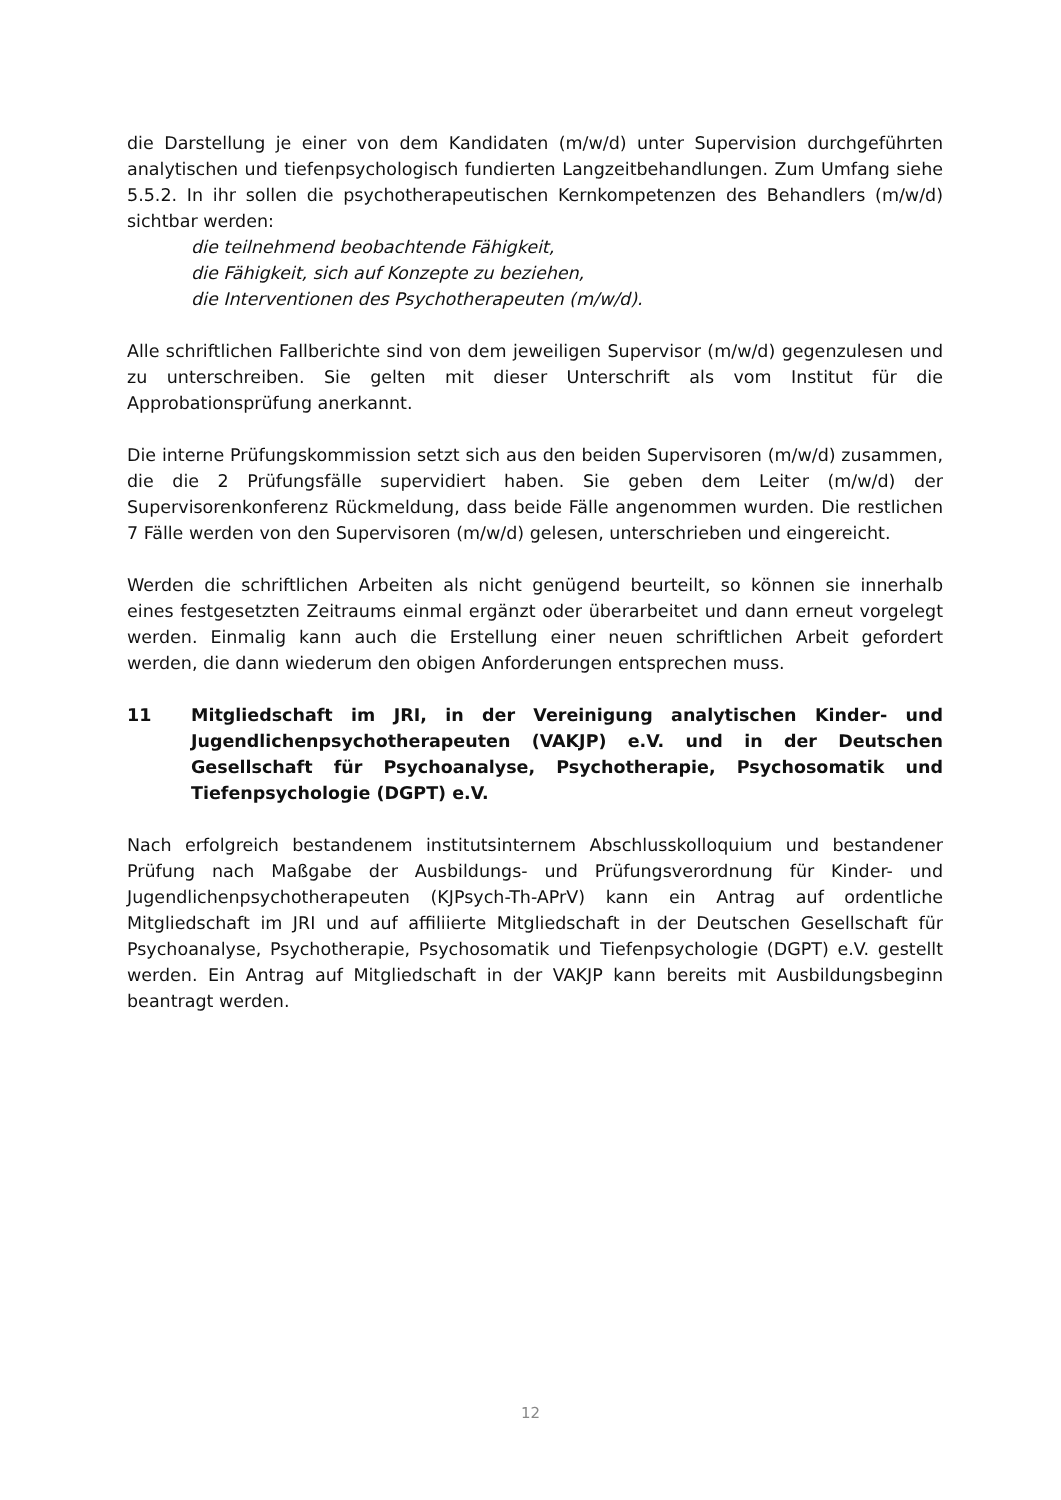die Darstellung je einer von dem Kandidaten (m/w/d) unter Supervision durchgeführten analytischen und tiefenpsychologisch fundierten Langzeitbehandlungen. Zum Umfang siehe 5.5.2. In ihr sollen die psychotherapeutischen Kernkompetenzen des Behandlers (m/w/d) sichtbar werden:
die teilnehmend beobachtende Fähigkeit,
die Fähigkeit, sich auf Konzepte zu beziehen,
die Interventionen des Psychotherapeuten (m/w/d).
Alle schriftlichen Fallberichte sind von dem jeweiligen Supervisor (m/w/d) gegenzulesen und zu unterschreiben. Sie gelten mit dieser Unterschrift als vom Institut für die Approbationsprüfung anerkannt.
Die interne Prüfungskommission setzt sich aus den beiden Supervisoren (m/w/d) zusammen, die die 2 Prüfungsfälle supervidiert haben. Sie geben dem Leiter (m/w/d) der Supervisorenkonferenz Rückmeldung, dass beide Fälle angenommen wurden. Die restlichen 7 Fälle werden von den Supervisoren (m/w/d) gelesen, unterschrieben und eingereicht.
Werden die schriftlichen Arbeiten als nicht genügend beurteilt, so können sie innerhalb eines festgesetzten Zeitraums einmal ergänzt oder überarbeitet und dann erneut vorgelegt werden. Einmalig kann auch die Erstellung einer neuen schriftlichen Arbeit gefordert werden, die dann wiederum den obigen Anforderungen entsprechen muss.
11 Mitgliedschaft im JRI, in der Vereinigung analytischen Kinder- und Jugendlichenpsychotherapeuten (VAKJP) e.V. und in der Deutschen Gesellschaft für Psychoanalyse, Psychotherapie, Psychosomatik und Tiefenpsychologie (DGPT) e.V.
Nach erfolgreich bestandenem institutsinternem Abschlusskolloquium und bestandener Prüfung nach Maßgabe der Ausbildungs- und Prüfungsverordnung für Kinder- und Jugendlichenpsychotherapeuten (KJPsych-Th-APrV) kann ein Antrag auf ordentliche Mitgliedschaft im JRI und auf affiliierte Mitgliedschaft in der Deutschen Gesellschaft für Psychoanalyse, Psychotherapie, Psychosomatik und Tiefenpsychologie (DGPT) e.V. gestellt werden. Ein Antrag auf Mitgliedschaft in der VAKJP kann bereits mit Ausbildungsbeginn beantragt werden.
12